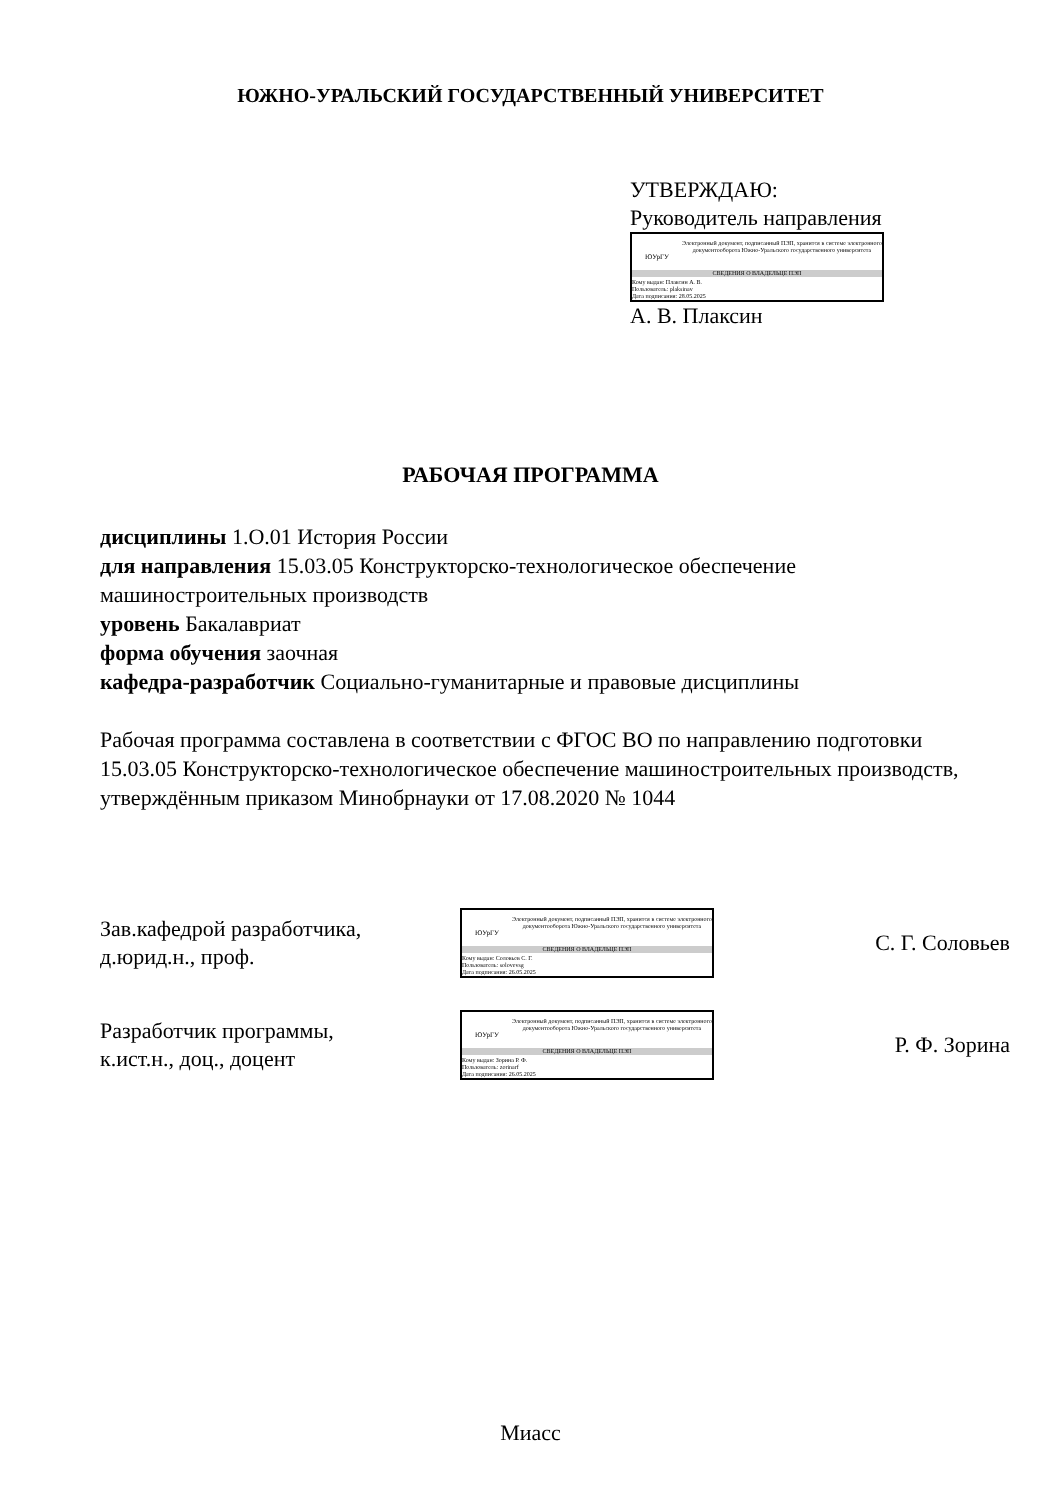ЮЖНО-УРАЛЬСКИЙ ГОСУДАРСТВЕННЫЙ УНИВЕРСИТЕТ
УТВЕРЖДАЮ:
Руководитель направления
ЮУрГУ
Электронный документ, подписанный ПЭП, хранится в системе электронного документооборота Южно-Уральского государственного университета
СВЕДЕНИЯ О ВЛАДЕЛЬЦЕ ПЭП
Кому выдан: Плаксин А. В.
Пользователь: plaksinav
Дата подписания: 28.05.2025
А. В. Плаксин
РАБОЧАЯ ПРОГРАММА
дисциплины 1.О.01 История России
для направления 15.03.05 Конструкторско-технологическое обеспечение машиностроительных производств
уровень Бакалавриат
форма обучения заочная
кафедра-разработчик Социально-гуманитарные и правовые дисциплины
Рабочая программа составлена в соответствии с ФГОС ВО по направлению подготовки 15.03.05 Конструкторско-технологическое обеспечение машиностроительных производств, утверждённым приказом Минобрнауки от 17.08.2020 № 1044
Зав.кафедрой разработчика,
д.юрид.н., проф.
ЮУрГУ
Электронный документ, подписанный ПЭП, хранится в системе электронного документооборота Южно-Уральского государственного университета
СВЕДЕНИЯ О ВЛАДЕЛЬЦЕ ПЭП
Кому выдан: Соловьев С. Г.
Пользователь: solovevsg
Дата подписания: 26.05.2025
С. Г. Соловьев
Разработчик программы,
к.ист.н., доц., доцент
ЮУрГУ
Электронный документ, подписанный ПЭП, хранится в системе электронного документооборота Южно-Уральского государственного университета
СВЕДЕНИЯ О ВЛАДЕЛЬЦЕ ПЭП
Кому выдан: Зорина Р. Ф.
Пользователь: zorinarf
Дата подписания: 26.05.2025
Р. Ф. Зорина
Миасс